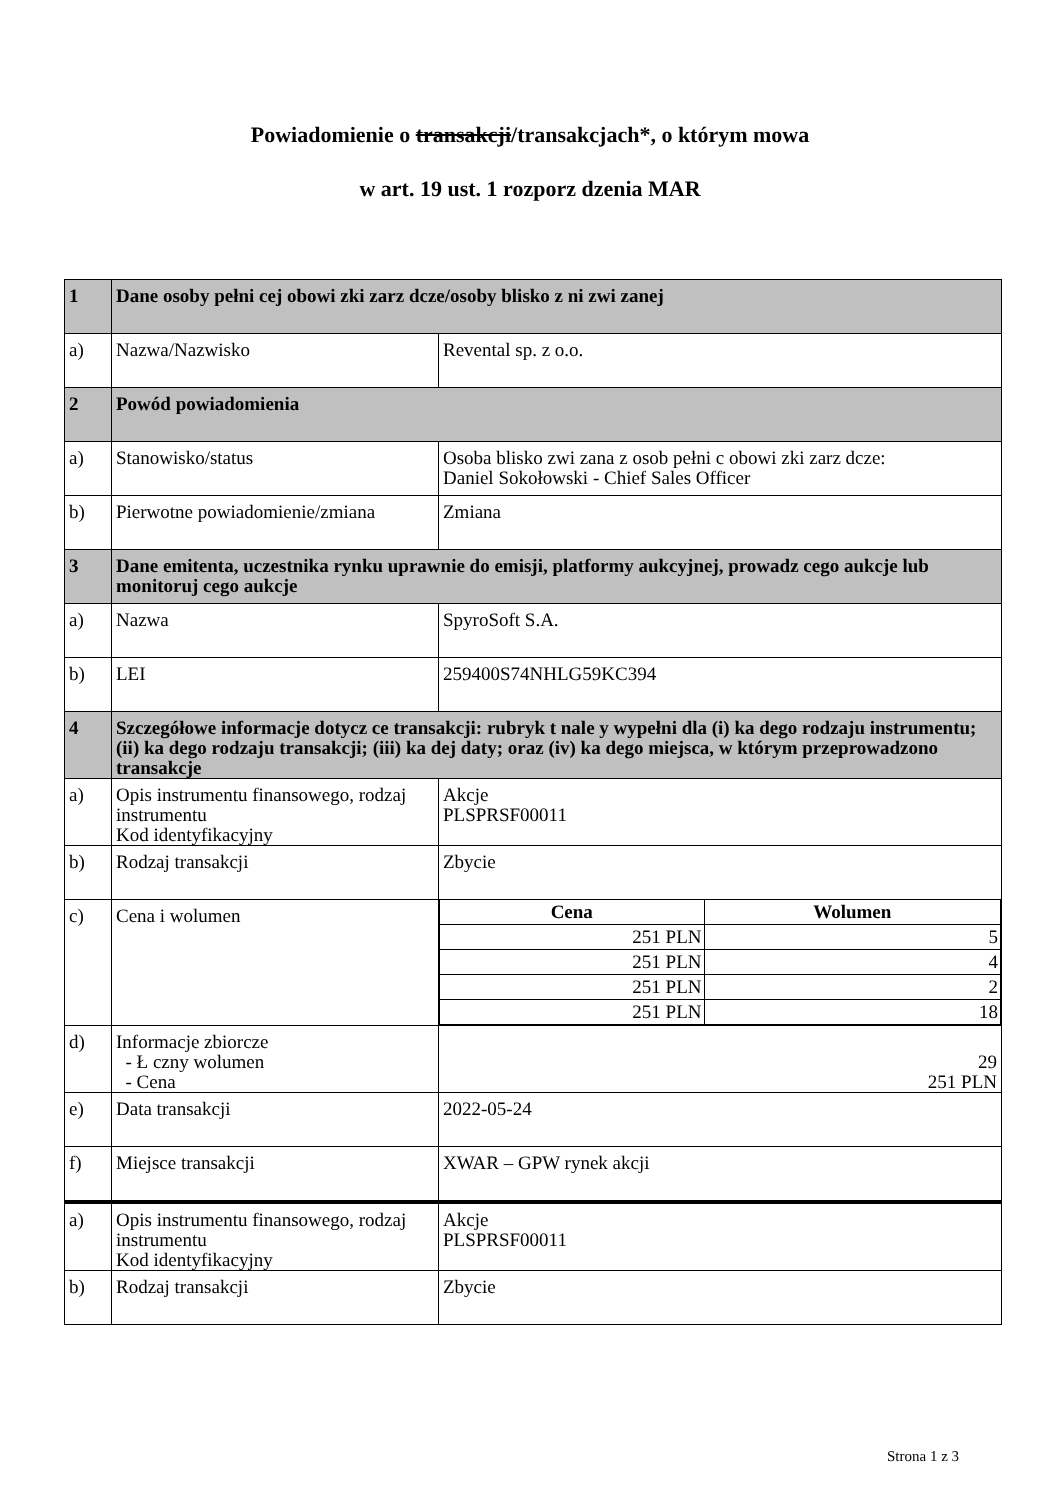Powiadomienie o transakcji/transakcjach*, o którym mowa
w art. 19 ust. 1 rozporz dzenia MAR
| 1 | Dane osoby pełni cej obowi zki zarz dcze/osoby blisko z ni zwi zanej | |
| a) | Nazwa/Nazwisko | Revental sp. z o.o. |
| 2 | Powód powiadomienia | |
| a) | Stanowisko/status | Osoba blisko zwi zana z osob pełni c obowi zki zarz dcze: Daniel Sokołowski - Chief Sales Officer |
| b) | Pierwotne powiadomienie/zmiana | Zmiana |
| 3 | Dane emitenta, uczestnika rynku uprawnie do emisji, platformy aukcyjnej, prowadz cego aukcje lub monitoruj cego aukcje | |
| a) | Nazwa | SpyroSoft S.A. |
| b) | LEI | 259400S74NHLG59KC394 |
| 4 | Szczegółowe informacje dotycz ce transakcji: rubryk t nale y wypełni dla (i) ka dego rodzaju instrumentu; (ii) ka dego rodzaju transakcji; (iii) ka dej daty; oraz (iv) ka dego miejsca, w którym przeprowadzono transakcje | |
| a) | Opis instrumentu finansowego, rodzaj instrumentu Kod identyfikacyjny | Akcje PLSPRSF00011 |
| b) | Rodzaj transakcji | Zbycie |
| c) | Cena i wolumen | / Cena / Wolumen / / --- / --- / / 251 PLN / 5 / / 251 PLN / 4 / / 251 PLN / 2 / / 251 PLN / 18 / |
| d) | Informacje zbiorcze - Ł czny wolumen - Cena | 29 251 PLN |
| e) | Data transakcji | 2022-05-24 |
| f) | Miejsce transakcji | XWAR – GPW rynek akcji |
| a) | Opis instrumentu finansowego, rodzaj instrumentu Kod identyfikacyjny | Akcje PLSPRSF00011 |
| b) | Rodzaj transakcji | Zbycie |
Strona 1 z 3